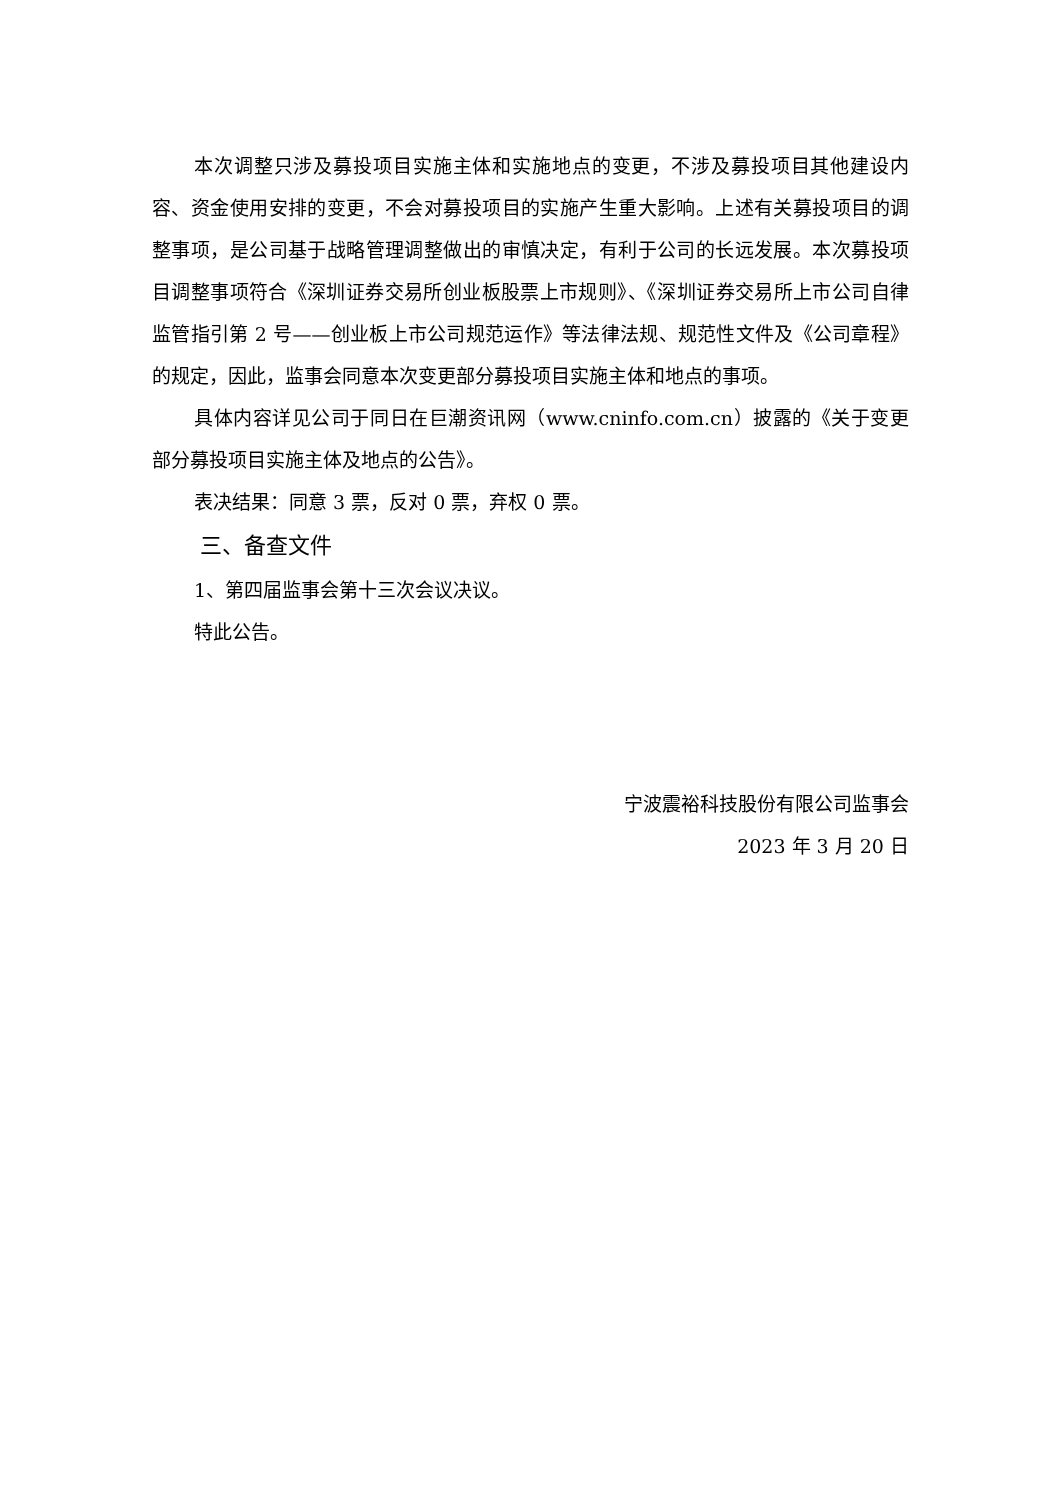本次调整只涉及募投项目实施主体和实施地点的变更，不涉及募投项目其他建设内容、资金使用安排的变更，不会对募投项目的实施产生重大影响。上述有关募投项目的调整事项，是公司基于战略管理调整做出的审慎决定，有利于公司的长远发展。本次募投项目调整事项符合《深圳证券交易所创业板股票上市规则》、《深圳证券交易所上市公司自律监管指引第 2 号——创业板上市公司规范运作》等法律法规、规范性文件及《公司章程》的规定，因此，监事会同意本次变更部分募投项目实施主体和地点的事项。
具体内容详见公司于同日在巨潮资讯网（www.cninfo.com.cn）披露的《关于变更部分募投项目实施主体及地点的公告》。
表决结果：同意 3 票，反对 0 票，弃权 0 票。
三、备查文件
1、第四届监事会第十三次会议决议。
特此公告。
宁波震裕科技股份有限公司监事会
2023 年 3 月 20 日